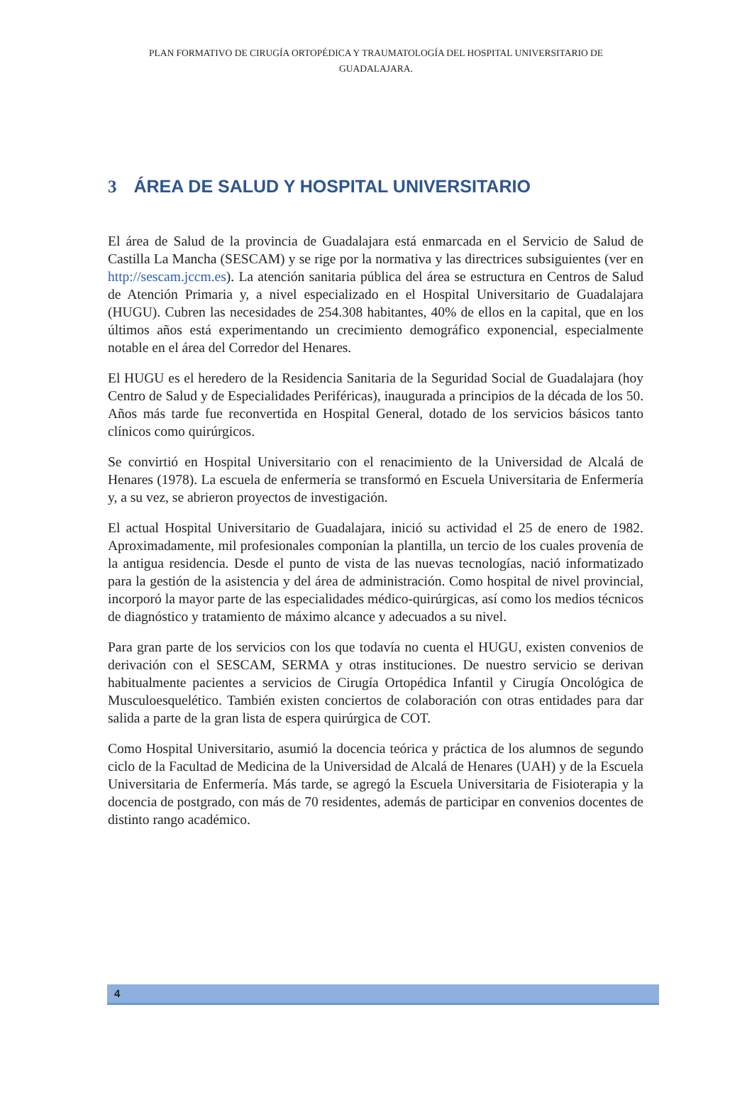PLAN FORMATIVO DE CIRUGÍA ORTOPÉDICA Y TRAUMATOLOGÍA DEL HOSPITAL UNIVERSITARIO DE GUADALAJARA.
3 ÁREA DE SALUD Y HOSPITAL UNIVERSITARIO
El área de Salud de la provincia de Guadalajara está enmarcada en el Servicio de Salud de Castilla La Mancha (SESCAM) y se rige por la normativa y las directrices subsiguientes (ver en http://sescam.jccm.es). La atención sanitaria pública del área se estructura en Centros de Salud de Atención Primaria y, a nivel especializado en el Hospital Universitario de Guadalajara (HUGU). Cubren las necesidades de 254.308 habitantes, 40% de ellos en la capital, que en los últimos años está experimentando un crecimiento demográfico exponencial, especialmente notable en el área del Corredor del Henares.
El HUGU es el heredero de la Residencia Sanitaria de la Seguridad Social de Guadalajara (hoy Centro de Salud y de Especialidades Periféricas), inaugurada a principios de la década de los 50. Años más tarde fue reconvertida en Hospital General, dotado de los servicios básicos tanto clínicos como quirúrgicos.
Se convirtió en Hospital Universitario con el renacimiento de la Universidad de Alcalá de Henares (1978). La escuela de enfermería se transformó en Escuela Universitaria de Enfermería y, a su vez, se abrieron proyectos de investigación.
El actual Hospital Universitario de Guadalajara, inició su actividad el 25 de enero de 1982. Aproximadamente, mil profesionales componían la plantilla, un tercio de los cuales provenía de la antigua residencia. Desde el punto de vista de las nuevas tecnologías, nació informatizado para la gestión de la asistencia y del área de administración. Como hospital de nivel provincial, incorporó la mayor parte de las especialidades médico-quirúrgicas, así como los medios técnicos de diagnóstico y tratamiento de máximo alcance y adecuados a su nivel.
Para gran parte de los servicios con los que todavía no cuenta el HUGU, existen convenios de derivación con el SESCAM, SERMA y otras instituciones. De nuestro servicio se derivan habitualmente pacientes a servicios de Cirugía Ortopédica Infantil y Cirugía Oncológica de Musculoesquelético. También existen conciertos de colaboración con otras entidades para dar salida a parte de la gran lista de espera quirúrgica de COT.
Como Hospital Universitario, asumió la docencia teórica y práctica de los alumnos de segundo ciclo de la Facultad de Medicina de la Universidad de Alcalá de Henares (UAH) y de la Escuela Universitaria de Enfermería. Más tarde, se agregó la Escuela Universitaria de Fisioterapia y la docencia de postgrado, con más de 70 residentes, además de participar en convenios docentes de distinto rango académico.
4